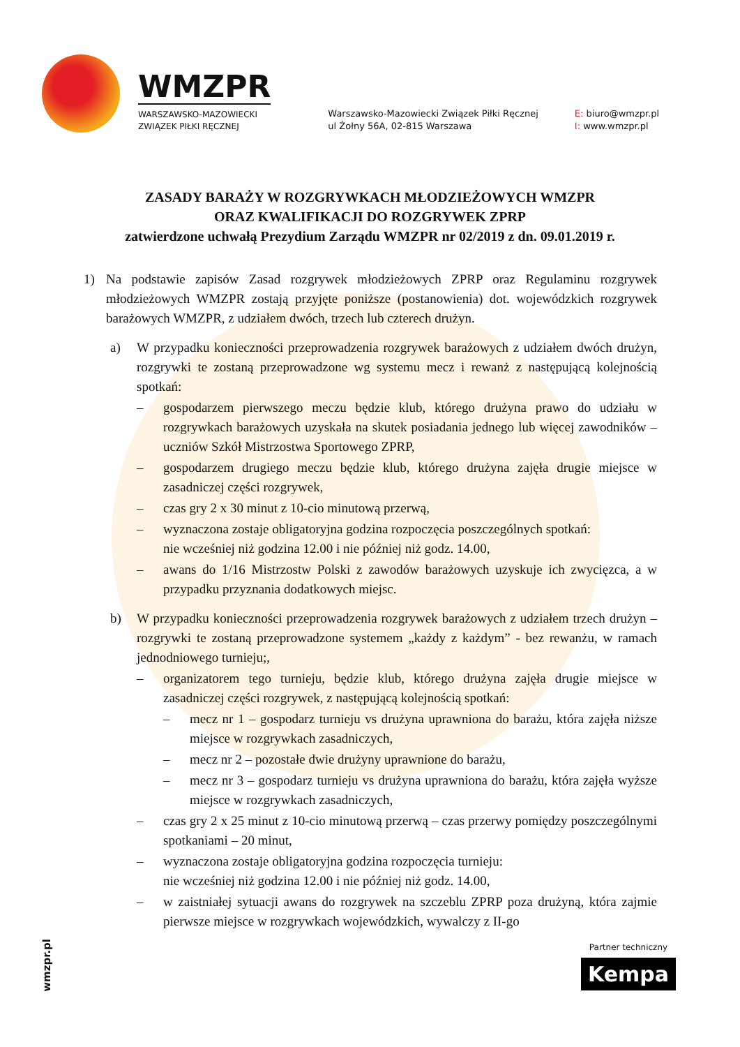WMZPR
WARSZAWSKO-MAZOWIECKI
ZWIĄZEK PIŁKI RĘCZNEJ
Warszawsko-Mazowiecki Związek Piłki Ręcznej
ul Żołny 56A, 02-815 Warszawa
E: biuro@wmzpr.pl
I: www.wmzpr.pl
ZASADY BARAŻY W ROZGRYWKACH MŁODZIEŻOWYCH WMZPR
ORAZ KWALIFIKACJI DO ROZGRYWEK ZPRP
zatwierdzone uchwałą Prezydium Zarządu WMZPR nr 02/2019 z dn. 09.01.2019 r.
1) Na podstawie zapisów Zasad rozgrywek młodzieżowych ZPRP oraz Regulaminu rozgrywek młodzieżowych WMZPR zostają przyjęte poniższe (postanowienia) dot. wojewódzkich rozgrywek barażowych WMZPR, z udziałem dwóch, trzech lub czterech drużyn.
a) W przypadku konieczności przeprowadzenia rozgrywek barażowych z udziałem dwóch drużyn, rozgrywki te zostaną przeprowadzone wg systemu mecz i rewanż z następującą kolejnością spotkań:
– gospodarzem pierwszego meczu będzie klub, którego drużyna prawo do udziału w rozgrywkach barażowych uzyskała na skutek posiadania jednego lub więcej zawodników – uczniów Szkół Mistrzostwa Sportowego ZPRP,
– gospodarzem drugiego meczu będzie klub, którego drużyna zajęła drugie miejsce w zasadniczej części rozgrywek,
– czas gry 2 x 30 minut z 10-cio minutową przerwą,
– wyznaczona zostaje obligatoryjna godzina rozpoczęcia poszczególnych spotkań:
nie wcześniej niż godzina 12.00 i nie później niż godz. 14.00,
– awans do 1/16 Mistrzostw Polski z zawodów barażowych uzyskuje ich zwycięzca, a w przypadku przyznania dodatkowych miejsc.
b) W przypadku konieczności przeprowadzenia rozgrywek barażowych z udziałem trzech drużyn – rozgrywki te zostaną przeprowadzone systemem „każdy z każdym” - bez rewanżu, w ramach jednodniowego turnieju;,
– organizatorem tego turnieju, będzie klub, którego drużyna zajęła drugie miejsce w zasadniczej części rozgrywek, z następującą kolejnością spotkań:
– mecz nr 1 – gospodarz turnieju vs drużyna uprawniona do barażu, która zajęła niższe miejsce w rozgrywkach zasadniczych,
– mecz nr 2 – pozostałe dwie drużyny uprawnione do barażu,
– mecz nr 3 – gospodarz turnieju vs drużyna uprawniona do barażu, która zajęła wyższe miejsce w rozgrywkach zasadniczych,
– czas gry 2 x 25 minut z 10-cio minutową przerwą – czas przerwy pomiędzy poszczególnymi spotkaniami – 20 minut,
– wyznaczona zostaje obligatoryjna godzina rozpoczęcia turnieju:
nie wcześniej niż godzina 12.00 i nie później niż godz. 14.00,
– w zaistniałej sytuacji awans do rozgrywek na szczeblu ZPRP poza drużyną, która zajmie pierwsze miejsce w rozgrywkach wojewódzkich, wywalczy z II-go
wmzpr.pl
Partner techniczny
Kempa